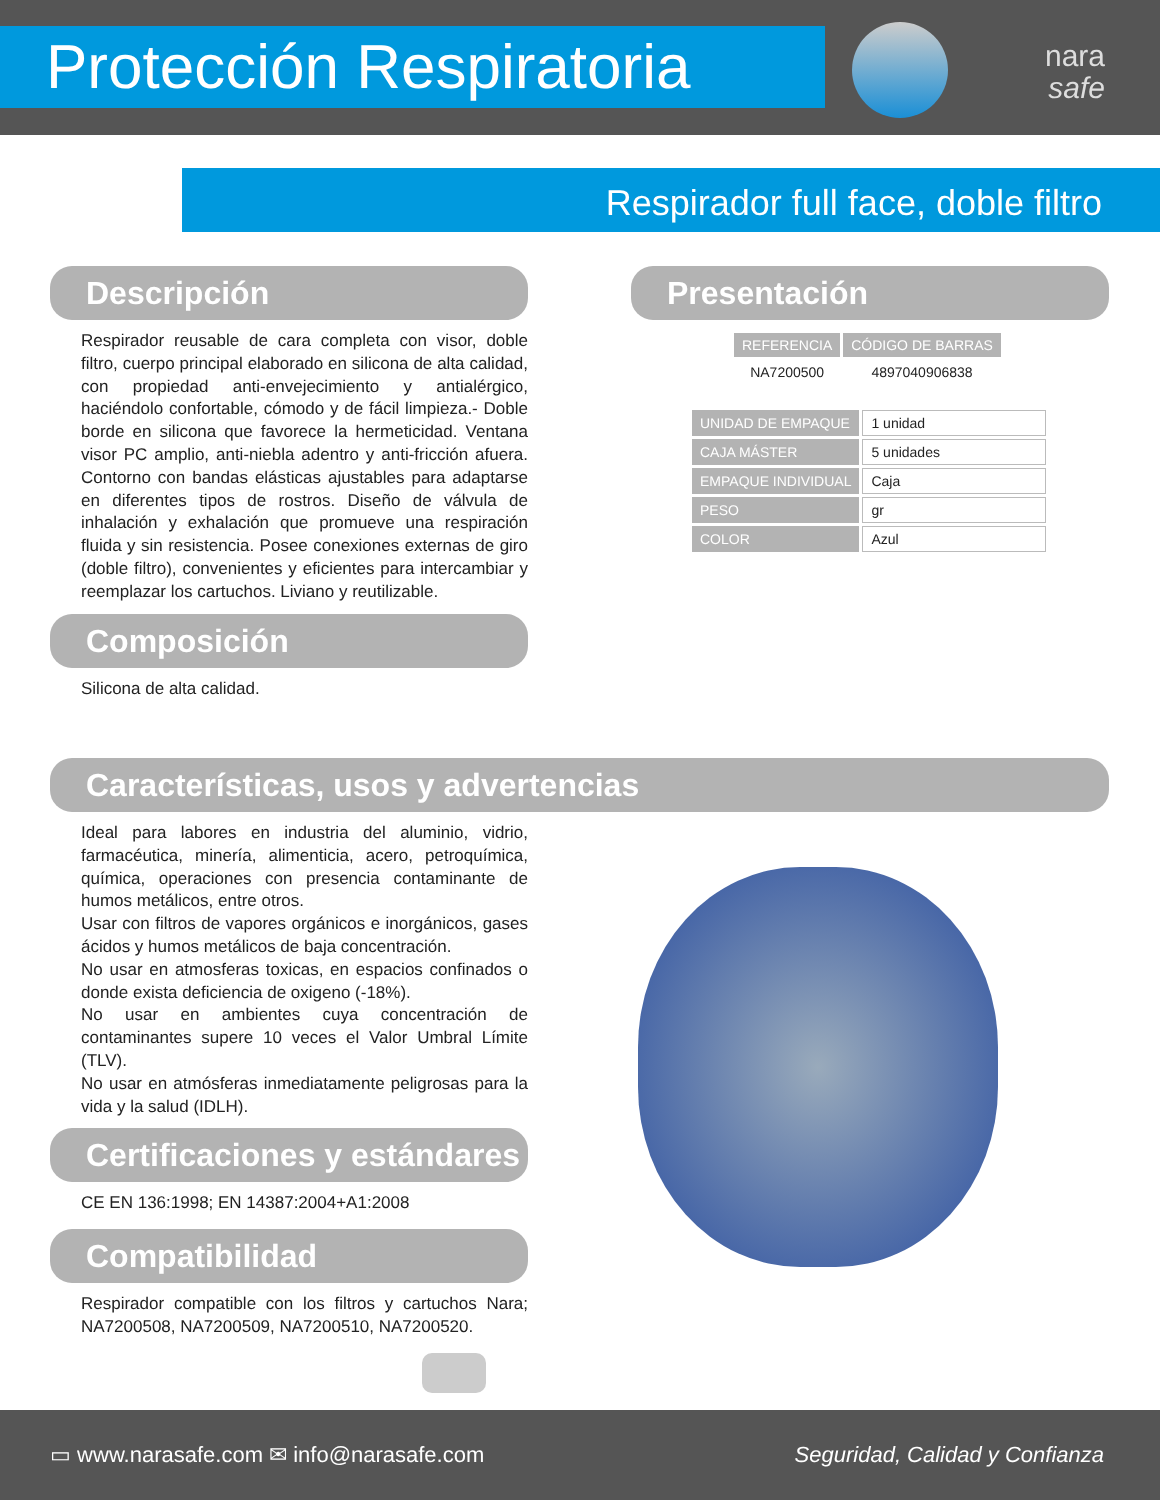Protección Respiratoria
nara
safe
Respirador full face, doble filtro
Descripción
Respirador reusable de cara completa con visor, doble filtro, cuerpo principal elaborado en silicona de alta calidad, con propiedad anti-envejecimiento y antialérgico, haciéndolo confortable, cómodo y de fácil limpieza.- Doble borde en silicona que favorece la hermeticidad. Ventana visor PC amplio, anti-niebla adentro y anti-fricción afuera. Contorno con bandas elásticas ajustables para adaptarse en diferentes tipos de rostros. Diseño de válvula de inhalación y exhalación que promueve una respiración fluida y sin resistencia. Posee conexiones externas de giro (doble filtro), convenientes y eficientes para intercambiar y reemplazar los cartuchos. Liviano y reutilizable.
Composición
Silicona de alta calidad.
Presentación
| REFERENCIA | CÓDIGO DE BARRAS |
| --- | --- |
| NA7200500 | 4897040906838 |
| UNIDAD DE EMPAQUE | 1 unidad |
| CAJA MÁSTER | 5 unidades |
| EMPAQUE INDIVIDUAL | Caja |
| PESO | gr |
| COLOR | Azul |
Características, usos y advertencias
Ideal para labores en industria del aluminio, vidrio, farmacéutica, minería, alimenticia, acero, petroquímica, química, operaciones con presencia contaminante de humos metálicos, entre otros.
Usar con filtros de vapores orgánicos e inorgánicos, gases ácidos y humos metálicos de baja concentración.
No usar en atmosferas toxicas, en espacios confinados o donde exista deficiencia de oxigeno (-18%).
No usar en ambientes cuya concentración de contaminantes supere 10 veces el Valor Umbral Límite (TLV).
No usar en atmósferas inmediatamente peligrosas para la vida y la salud (IDLH).
Certificaciones y estándares
CE EN 136:1998; EN 14387:2004+A1:2008
Compatibilidad
Respirador compatible con los filtros y cartuchos Nara; NA7200508, NA7200509, NA7200510, NA7200520.
▭ www.narasafe.com ✉ info@narasafe.com Seguridad, Calidad y Confianza